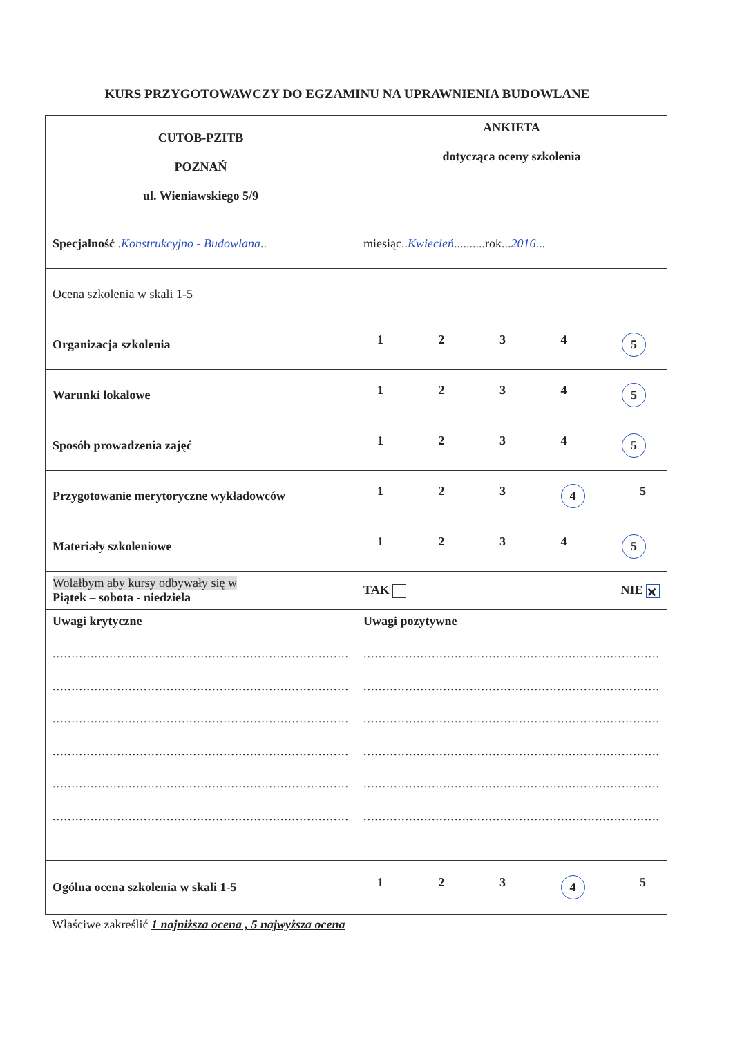KURS PRZYGOTOWAWCZY DO EGZAMINU NA UPRAWNIENIA BUDOWLANE
| CUTOB-PZITB POZNAŃ ul. Wieniawskiego 5/9 | ANKIETA dotycząca oceny szkolenia |
| Specjalność . Konstrukcyjno - Budowlana .. | miesiąc.. Kwiecień ..........rok... 2016 ... |
| Ocena szkolenia w skali 1-5 | |
| Organizacja szkolenia | 1 2 3 4 5 |
| Warunki lokalowe | 1 2 3 4 5 |
| Sposób prowadzenia zajęć | 1 2 3 4 5 |
| Przygotowanie merytoryczne wykładowców | 1 2 3 4 5 |
| Materiały szkoleniowe | 1 2 3 4 5 |
| Wolałbym aby kursy odbywały się w Piątek – sobota - niedziela | TAK NIE ✕ |
| Uwagi krytyczne .............................................................................. .............................................................................. .............................................................................. .............................................................................. .............................................................................. .............................................................................. | Uwagi pozytywne .............................................................................. .............................................................................. .............................................................................. .............................................................................. .............................................................................. .............................................................................. |
| Ogólna ocena szkolenia w skali 1-5 | 1 2 3 4 5 |
Właściwe zakreślić 1 najniższa ocena , 5 najwyższa ocena